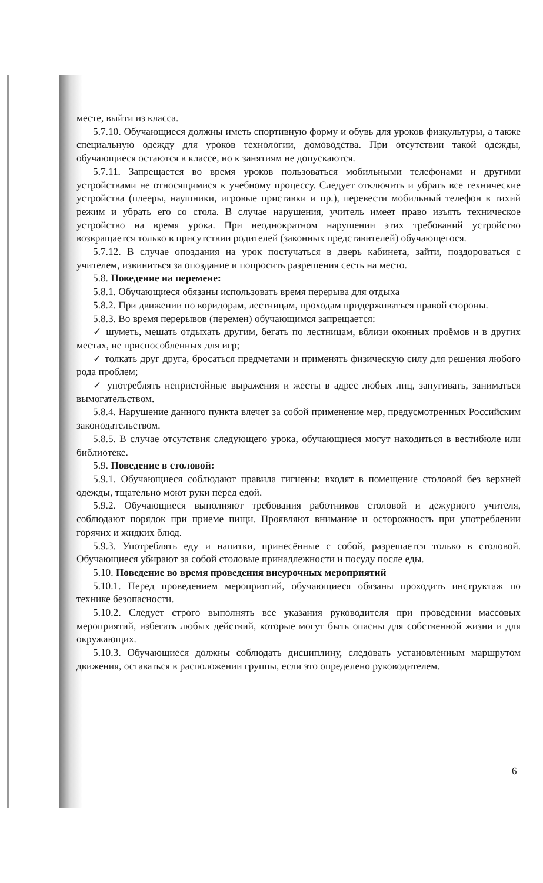месте, выйти из класса.
5.7.10. Обучающиеся должны иметь спортивную форму и обувь для уроков физкультуры, а также специальную одежду для уроков технологии, домоводства. При отсутствии такой одежды, обучающиеся остаются в классе, но к занятиям не допускаются.
5.7.11. Запрещается во время уроков пользоваться мобильными телефонами и другими устройствами не относящимися к учебному процессу. Следует отключить и убрать все технические устройства (плееры, наушники, игровые приставки и пр.), перевести мобильный телефон в тихий режим и убрать его со стола. В случае нарушения, учитель имеет право изъять техническое устройство на время урока. При неоднократном нарушении этих требований устройство возвращается только в присутствии родителей (законных представителей) обучающегося.
5.7.12. В случае опоздания на урок постучаться в дверь кабинета, зайти, поздороваться с учителем, извиниться за опоздание и попросить разрешения сесть на место.
5.8. Поведение на перемене:
5.8.1. Обучающиеся обязаны использовать время перерыва для отдыха
5.8.2. При движении по коридорам, лестницам, проходам придерживаться правой стороны.
5.8.3. Во время перерывов (перемен) обучающимся запрещается:
✓ шуметь, мешать отдыхать другим, бегать по лестницам, вблизи оконных проёмов и в других местах, не приспособленных для игр;
✓ толкать друг друга, бросаться предметами и применять физическую силу для решения любого рода проблем;
✓ употреблять непристойные выражения и жесты в адрес любых лиц, запугивать, заниматься вымогательством.
5.8.4. Нарушение данного пункта влечет за собой применение мер, предусмотренных Российским законодательством.
5.8.5. В случае отсутствия следующего урока, обучающиеся могут находиться в вестибюле или библиотеке.
5.9. Поведение в столовой:
5.9.1. Обучающиеся соблюдают правила гигиены: входят в помещение столовой без верхней одежды, тщательно моют руки перед едой.
5.9.2. Обучающиеся выполняют требования работников столовой и дежурного учителя, соблюдают порядок при приеме пищи. Проявляют внимание и осторожность при употреблении горячих и жидких блюд.
5.9.3. Употреблять еду и напитки, принесённые с собой, разрешается только в столовой. Обучающиеся убирают за собой столовые принадлежности и посуду после еды.
5.10. Поведение во время проведения внеурочных мероприятий
5.10.1. Перед проведением мероприятий, обучающиеся обязаны проходить инструктаж по технике безопасности.
5.10.2. Следует строго выполнять все указания руководителя при проведении массовых мероприятий, избегать любых действий, которые могут быть опасны для собственной жизни и для окружающих.
5.10.3. Обучающиеся должны соблюдать дисциплину, следовать установленным маршрутом движения, оставаться в расположении группы, если это определено руководителем.
6